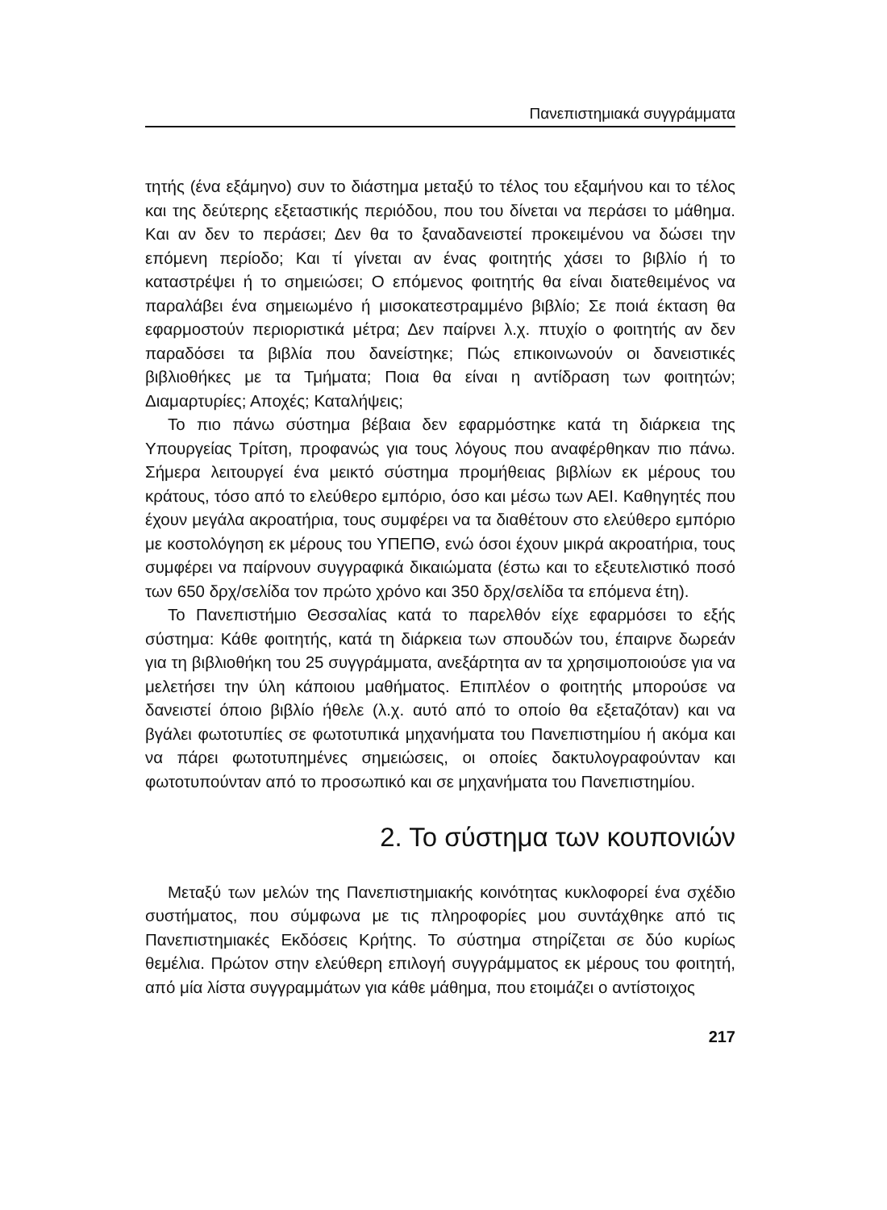Πανεπιστημιακά συγγράμματα
τητής (ένα εξάμηνο) συν το διάστημα μεταξύ το τέλος του εξαμήνου και το τέλος και της δεύτερης εξεταστικής περιόδου, που του δίνεται να περάσει το μάθημα. Και αν δεν το περάσει; Δεν θα το ξαναδανειστεί προκειμένου να δώσει την επόμενη περίοδο; Και τί γίνεται αν ένας φοιτητής χάσει το βιβλίο ή το καταστρέψει ή το σημειώσει; Ο επόμενος φοιτητής θα είναι διατεθειμένος να παραλάβει ένα σημειωμένο ή μισοκατεστραμμένο βιβλίο; Σε ποιά έκταση θα εφαρμοστούν περιοριστικά μέτρα; Δεν παίρνει λ.χ. πτυχίο ο φοιτητής αν δεν παραδόσει τα βιβλία που δανείστηκε; Πώς επικοινωνούν οι δανειστικές βιβλιοθήκες με τα Τμήματα; Ποια θα είναι η αντίδραση των φοιτητών; Διαμαρτυρίες; Αποχές; Καταλήψεις;
Το πιο πάνω σύστημα βέβαια δεν εφαρμόστηκε κατά τη διάρκεια της Υπουργείας Τρίτση, προφανώς για τους λόγους που αναφέρθηκαν πιο πάνω. Σήμερα λειτουργεί ένα μεικτό σύστημα προμήθειας βιβλίων εκ μέρους του κράτους, τόσο από το ελεύθερο εμπόριο, όσο και μέσω των ΑΕΙ. Καθηγητές που έχουν μεγάλα ακροατήρια, τους συμφέρει να τα διαθέτουν στο ελεύθερο εμπόριο με κοστολόγηση εκ μέρους του ΥΠΕΠΘ, ενώ όσοι έχουν μικρά ακροατήρια, τους συμφέρει να παίρνουν συγγραφικά δικαιώματα (έστω και το εξευτελιστικό ποσό των 650 δρχ/σελίδα τον πρώτο χρόνο και 350 δρχ/σελίδα τα επόμενα έτη).
Το Πανεπιστήμιο Θεσσαλίας κατά το παρελθόν είχε εφαρμόσει το εξής σύστημα: Κάθε φοιτητής, κατά τη διάρκεια των σπουδών του, έπαιρνε δωρεάν για τη βιβλιοθήκη του 25 συγγράμματα, ανεξάρτητα αν τα χρησιμοποιούσε για να μελετήσει την ύλη κάποιου μαθήματος. Επιπλέον ο φοιτητής μπορούσε να δανειστεί όποιο βιβλίο ήθελε (λ.χ. αυτό από το οποίο θα εξεταζόταν) και να βγάλει φωτοτυπίες σε φωτοτυπικά μηχανήματα του Πανεπιστημίου ή ακόμα και να πάρει φωτοτυπημένες σημειώσεις, οι οποίες δακτυλογραφούνταν και φωτοτυπούνταν από το προσωπικό και σε μηχανήματα του Πανεπιστημίου.
2. Το σύστημα των κουπονιών
Μεταξύ των μελών της Πανεπιστημιακής κοινότητας κυκλοφορεί ένα σχέδιο συστήματος, που σύμφωνα με τις πληροφορίες μου συντάχθηκε από τις Πανεπιστημιακές Εκδόσεις Κρήτης. Το σύστημα στηρίζεται σε δύο κυρίως θεμέλια. Πρώτον στην ελεύθερη επιλογή συγγράμματος εκ μέρους του φοιτητή, από μία λίστα συγγραμμάτων για κάθε μάθημα, που ετοιμάζει ο αντίστοιχος
217